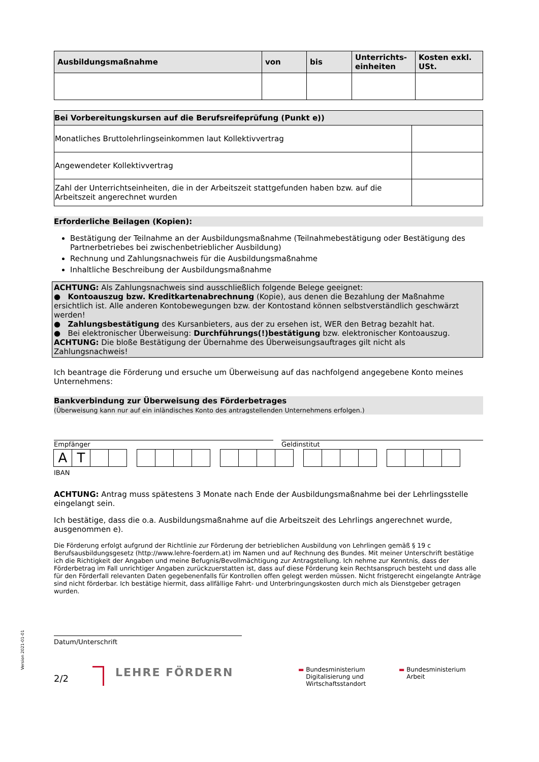Version 2021-01-01
| Ausbildungsmaßnahme | von | bis | Unterrichts-einheiten | Kosten exkl. USt. |
| --- | --- | --- | --- | --- |
| Bei Vorbereitungskursen auf die Berufsreifeprüfung (Punkt e)) | |
| --- | --- |
| Monatliches Bruttolehrlingseinkommen laut Kollektivvertrag | |
| Angewendeter Kollektivvertrag | |
| Zahl der Unterrichtseinheiten, die in der Arbeitszeit stattgefunden haben bzw. auf die Arbeitszeit angerechnet wurden | |
Erforderliche Beilagen (Kopien):
Bestätigung der Teilnahme an der Ausbildungsmaßnahme (Teilnahmebestätigung oder Bestätigung des Partnerbetriebes bei zwischenbetrieblicher Ausbildung)
Rechnung und Zahlungsnachweis für die Ausbildungsmaßnahme
Inhaltliche Beschreibung der Ausbildungsmaßnahme
ACHTUNG: Als Zahlungsnachweis sind ausschließlich folgende Belege geeignet:
● Kontoauszug bzw. Kreditkartenabrechnung (Kopie), aus denen die Bezahlung der Maßnahme ersichtlich ist. Alle anderen Kontobewegungen bzw. der Kontostand können selbstverständlich geschwärzt werden!
● Zahlungsbestätigung des Kursanbieters, aus der zu ersehen ist, WER den Betrag bezahlt hat.
● Bei elektronischer Überweisung: Durchführungs(!)bestätigung bzw. elektronischer Kontoauszug.
ACHTUNG: Die bloße Bestätigung der Übernahme des Überweisungsauftrages gilt nicht als Zahlungsnachweis!
Ich beantrage die Förderung und ersuche um Überweisung auf das nachfolgend angegebene Konto meines Unternehmens:
Bankverbindung zur Überweisung des Förderbetrages
(Überweisung kann nur auf ein inländisches Konto des antragstellenden Unternehmens erfolgen.)
Empfänger Geldinstitut
AT
IBAN
ACHTUNG: Antrag muss spätestens 3 Monate nach Ende der Ausbildungsmaßnahme bei der Lehrlingsstelle eingelangt sein.
Ich bestätige, dass die o.a. Ausbildungsmaßnahme auf die Arbeitszeit des Lehrlings angerechnet wurde, ausgenommen e).
Die Förderung erfolgt aufgrund der Richtlinie zur Förderung der betrieblichen Ausbildung von Lehrlingen gemäß § 19 c Berufsausbildungsgesetz (http://www.lehre-foerdern.at) im Namen und auf Rechnung des Bundes. Mit meiner Unterschrift bestätige ich die Richtigkeit der Angaben und meine Befugnis/Bevollmächtigung zur Antragstellung. Ich nehme zur Kenntnis, dass der Förderbetrag im Fall unrichtiger Angaben zurückzuerstatten ist, dass auf diese Förderung kein Rechtsanspruch besteht und dass alle für den Förderfall relevanten Daten gegebenenfalls für Kontrollen offen gelegt werden müssen. Nicht fristgerecht eingelangte Anträge sind nicht förderbar. Ich bestätige hiermit, dass allfällige Fahrt- und Unterbringungskosten durch mich als Dienstgeber getragen wurden.
Datum/Unterschrift
2/2
LEHRE FÖRDERN
▬ Bundesministerium
Digitalisierung und
Wirtschaftsstandort
▬ Bundesministerium
Arbeit